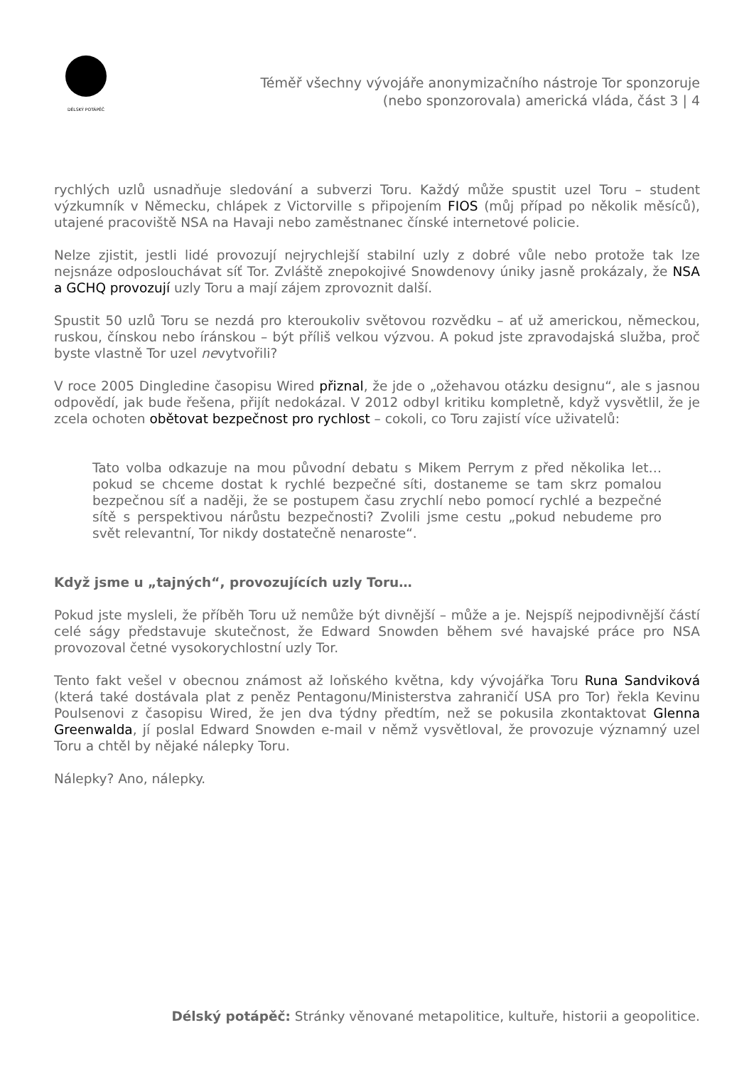DÉLSKÝ POTÁPĚČ
Téměř všechny vývojáře anonymizačního nástroje Tor sponzoruje
(nebo sponzorovala) americká vláda, část 3 | 4
rychlých uzlů usnadňuje sledování a subverzi Toru. Každý může spustit uzel Toru – student výzkumník v Německu, chlápek z Victorville s připojením FIOS (můj případ po několik měsíců), utajené pracoviště NSA na Havaji nebo zaměstnanec čínské internetové policie.
Nelze zjistit, jestli lidé provozují nejrychlejší stabilní uzly z dobré vůle nebo protože tak lze nejsnáze odposlouchávat síť Tor. Zvláště znepokojivé Snowdenovy úniky jasně prokázaly, že NSA a GCHQ provozují uzly Toru a mají zájem zprovoznit další.
Spustit 50 uzlů Toru se nezdá pro kteroukoliv světovou rozvědku – ať už americkou, německou, ruskou, čínskou nebo íránskou – být příliš velkou výzvou. A pokud jste zpravodajská služba, proč byste vlastně Tor uzel nevytvořili?
V roce 2005 Dingledine časopisu Wired přiznal, že jde o „ožehavou otázku designu“, ale s jasnou odpovědí, jak bude řešena, přijít nedokázal. V 2012 odbyl kritiku kompletně, když vysvětlil, že je zcela ochoten obětovat bezpečnost pro rychlost – cokoli, co Toru zajistí více uživatelů:
Tato volba odkazuje na mou původní debatu s Mikem Perrym z před několika let… pokud se chceme dostat k rychlé bezpečné síti, dostaneme se tam skrz pomalou bezpečnou síť a naději, že se postupem času zrychlí nebo pomocí rychlé a bezpečné sítě s perspektivou nárůstu bezpečnosti? Zvolili jsme cestu „pokud nebudeme pro svět relevantní, Tor nikdy dostatečně nenaroste“.
Když jsme u „tajných“, provozujících uzly Toru…
Pokud jste mysleli, že příběh Toru už nemůže být divnější – může a je. Nejspíš nejpodivnější částí celé ságy představuje skutečnost, že Edward Snowden během své havajské práce pro NSA provozoval četné vysokorychlostní uzly Tor.
Tento fakt vešel v obecnou známost až loňského května, kdy vývojářka Toru Runa Sandviková (která také dostávala plat z peněz Pentagonu/Ministerstva zahraničí USA pro Tor) řekla Kevinu Poulsenovi z časopisu Wired, že jen dva týdny předtím, než se pokusila zkontaktovat Glenna Greenwalda, jí poslal Edward Snowden e-mail v němž vysvětloval, že provozuje významný uzel Toru a chtěl by nějaké nálepky Toru.
Nálepky? Ano, nálepky.
Délský potápěč: Stránky věnované metapolitice, kultuře, historii a geopolitice.